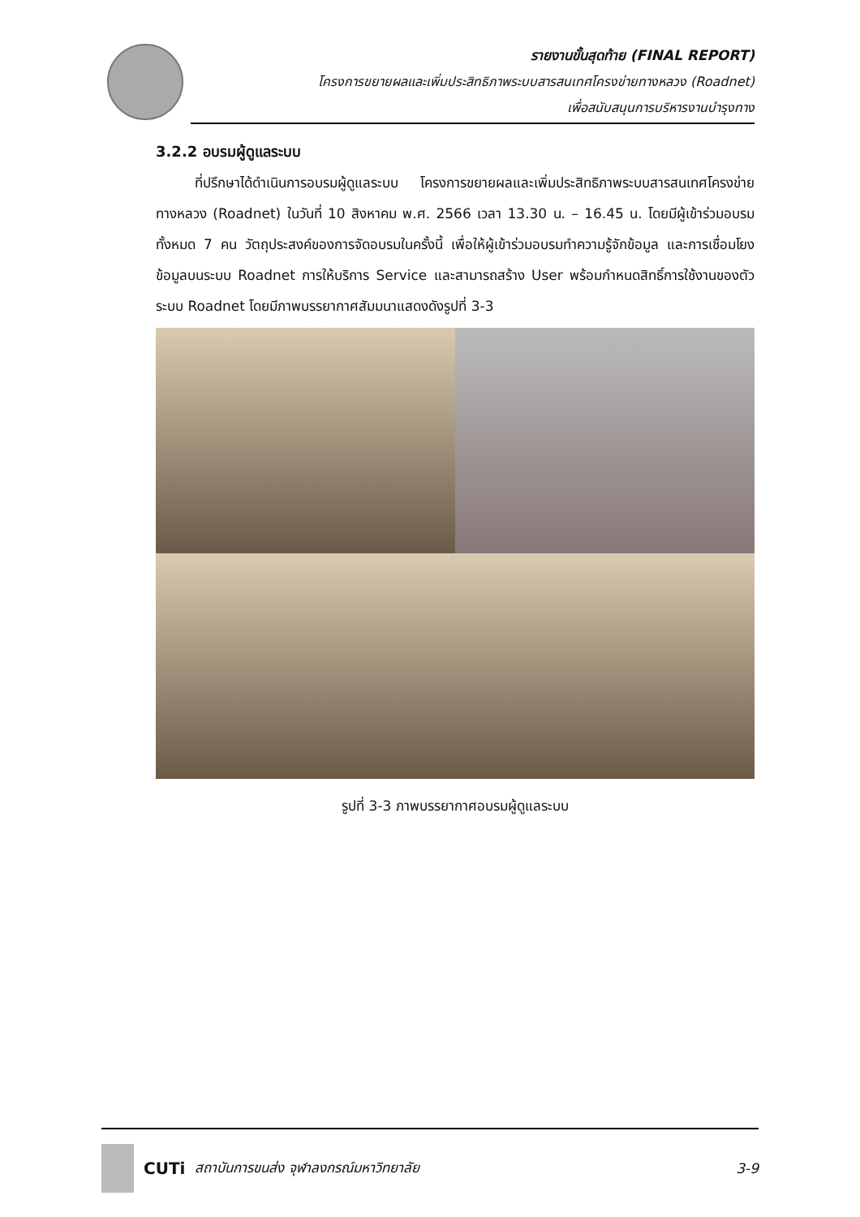รายงานขั้นสุดท้าย (FINAL REPORT)
โครงการขยายผลและเพิ่มประสิทธิภาพระบบสารสนเทศโครงข่ายทางหลวง (Roadnet)
เพื่อสนับสนุนการบริหารงานบำรุงทาง
3.2.2 อบรมผู้ดูแลระบบ
ที่ปรึกษาได้ดำเนินการอบรมผู้ดูแลระบบ โครงการขยายผลและเพิ่มประสิทธิภาพระบบสารสนเทศโครงข่ายทางหลวง (Roadnet) ในวันที่ 10 สิงหาคม พ.ศ. 2566 เวลา 13.30 น. – 16.45 น. โดยมีผู้เข้าร่วมอบรมทั้งหมด 7 คน วัตถุประสงค์ของการจัดอบรมในครั้งนี้ เพื่อให้ผู้เข้าร่วมอบรมทำความรู้จักข้อมูล และการเชื่อมโยงข้อมูลบนระบบ Roadnet การให้บริการ Service และสามารถสร้าง User พร้อมกำหนดสิทธิ์การใช้งานของตัวระบบ Roadnet โดยมีภาพบรรยากาศสัมมนาแสดงดังรูปที่ 3-3
รูปที่ 3-3 ภาพบรรยากาศอบรมผู้ดูแลระบบ
CUTi สถาบันการขนส่ง จุฬาลงกรณ์มหาวิทยาลัย 3-9